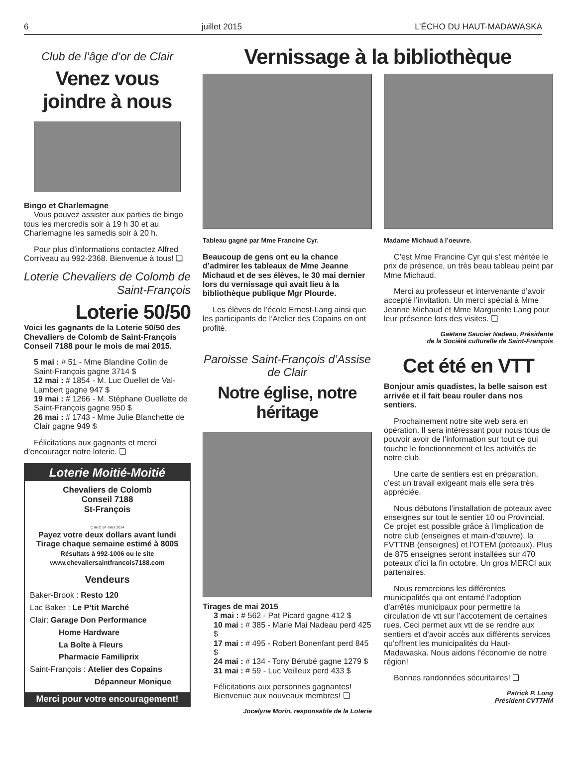6 juillet 2015 L’ÉCHO DU HAUT-MADAWASKA
Club de l’âge d’or de Clair
Venez vous joindre à nous
Bingo et Charlemagne
Vous pouvez assister aux parties de bingo tous les mercredis soir à 19 h 30 et au Charlemagne les samedis soir à 20 h.
Pour plus d’informations contactez Alfred Corriveau au 992-2368. Bienvenue à tous! ❏
Loterie Chevaliers de Colomb de Saint-François
Loterie 50/50
Voici les gagnants de la Loterie 50/50 des Chevaliers de Colomb de Saint-François Conseil 7188 pour le mois de mai 2015.
5 mai : # 51 - Mme Blandine Collin de Saint-François gagne 3714 $
12 mai : # 1854 - M. Luc Ouellet de Val-Lambert gagne 947 $
19 mai : # 1266 - M. Stéphane Ouellette de Saint-François gagne 950 $
26 mai : # 1743 - Mme Julie Blanchette de Clair gagne 949 $
Félicitations aux gagnants et merci d’encourager notre loterie. ❏
Loterie Moitié-Moitié
Chevaliers de Colomb
Conseil 7188
St-François
C de C SF mars 2014
Payez votre deux dollars avant lundi
Tirage chaque semaine estimé à 800$
Résultats à 992-1006 ou le site
www.chevaliersaintfrancois7188.com
Vendeurs
Baker-Brook : Resto 120
Lac Baker : Le P’tit Marché
Clair: Garage Don Performance
Home Hardware
La Boîte à Fleurs
Pharmacie Familiprix
Saint-François : Atelier des Copains
Dépanneur Monique
Merci pour votre encouragement!
Vernissage à la bibliothèque
Tableau gagné par Mme Francine Cyr.
Beaucoup de gens ont eu la chance d’admirer les tableaux de Mme Jeanne Michaud et de ses élèves, le 30 mai dernier lors du vernissage qui avait lieu à la bibliothèque publique Mgr Plourde.
Les élèves de l’école Ernest-Lang ainsi que les participants de l’Atelier des Copains en ont profité.
Paroisse Saint-François d’Assise de Clair
Notre église, notre héritage
Tirages de mai 2015
3 mai : # 562 - Pat Picard gagne 412 $
10 mai : # 385 - Marie Mai Nadeau perd 425 $
17 mai : # 495 - Robert Bonenfant perd 845 $
24 mai : # 134 - Tony Bérubé gagne 1279 $
31 mai : # 59 - Luc Veilleux perd 433 $
Félicitations aux personnes gagnantes!
Bienvenue aux nouveaux membres! ❏
Jocelyne Morin, responsable de la Loterie
Madame Michaud à l’oeuvre.
C’est Mme Francine Cyr qui s’est méritée le prix de présence, un très beau tableau peint par Mme Michaud.
Merci au professeur et intervenante d’avoir accepté l’invitation. Un merci spécial à Mme Jeanne Michaud et Mme Marguerite Lang pour leur présence lors des visites. ❏
Gaëtane Saucier Nadeau, Présidente
de la Société culturelle de Saint-François
Cet été en VTT
Bonjour amis quadistes, la belle saison est arrivée et il fait beau rouler dans nos sentiers.
Prochainement notre site web sera en opération. Il sera intéressant pour nous tous de pouvoir avoir de l’information sur tout ce qui touche le fonctionnement et les activités de notre club.
Une carte de sentiers est en préparation, c’est un travail exigeant mais elle sera très appréciée.
Nous débutons l’installation de poteaux avec enseignes sur tout le sentier 10 ou Provincial. Ce projet est possible grâce à l’implication de notre club (enseignes et main-d’œuvre), la FVTTNB (enseignes) et l’OTEM (poteaux). Plus de 875 enseignes seront installées sur 470 poteaux d’ici la fin octobre. Un gros MERCI aux partenaires.
Nous remercions les différentes municipalités qui ont entamé l’adoption d’arrêtés municipaux pour permettre la circulation de vtt sur l’accotement de certaines rues. Ceci permet aux vtt de se rendre aux sentiers et d’avoir accès aux différents services qu’offrent les municipalités du Haut-Madawaska. Nous aidons l’économie de notre région!
Bonnes randonnées sécuritaires! ❏
Patrick P. Long
Président CVTTHM